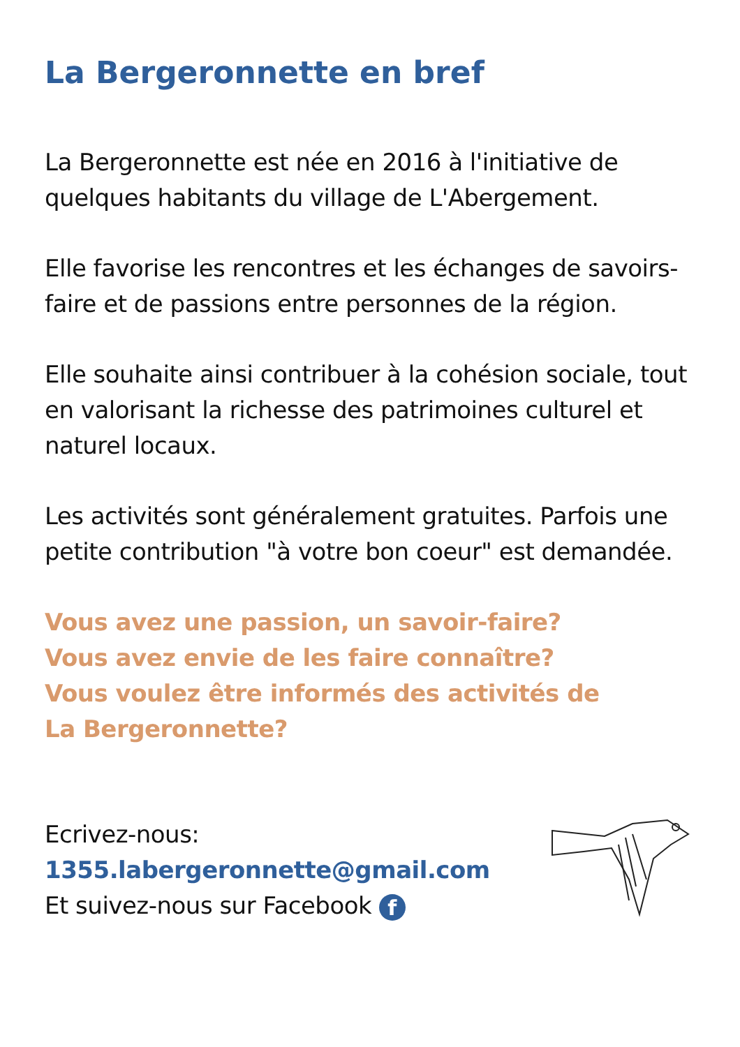La Bergeronnette en bref
La Bergeronnette est née en 2016 à l'initiative de quelques habitants du village de L'Abergement.
Elle favorise les rencontres et les échanges de savoirs-faire et de passions entre personnes de la région.
Elle souhaite ainsi contribuer à la cohésion sociale, tout en valorisant la richesse des patrimoines culturel et naturel locaux.
Les activités sont généralement gratuites. Parfois une petite contribution "à votre bon coeur" est demandée.
Vous avez une passion, un savoir-faire?
Vous avez envie de les faire connaître?
Vous voulez être informés des activités de
La Bergeronnette?
Ecrivez-nous:
1355.labergeronnette@gmail.com
Et suivez-nous sur Facebook f